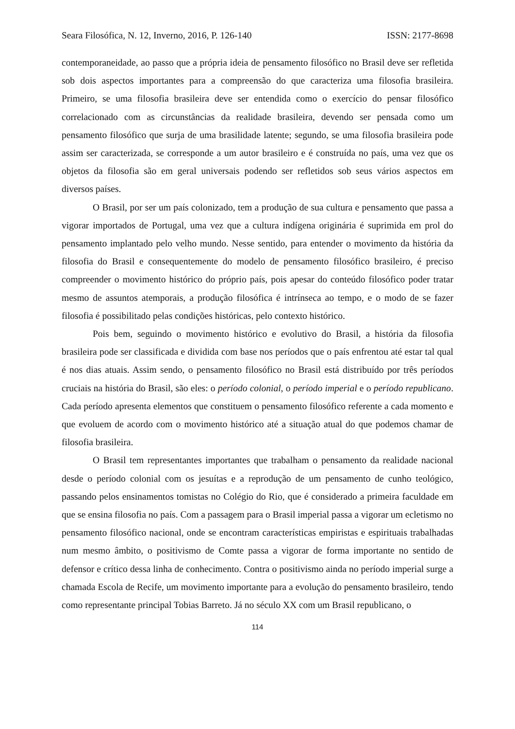Seara Filosófica, N. 12, Inverno, 2016, P. 126-140 ISSN: 2177-8698
contemporaneidade, ao passo que a própria ideia de pensamento filosófico no Brasil deve ser refletida sob dois aspectos importantes para a compreensão do que caracteriza uma filosofia brasileira. Primeiro, se uma filosofia brasileira deve ser entendida como o exercício do pensar filosófico correlacionado com as circunstâncias da realidade brasileira, devendo ser pensada como um pensamento filosófico que surja de uma brasilidade latente; segundo, se uma filosofia brasileira pode assim ser caracterizada, se corresponde a um autor brasileiro e é construída no país, uma vez que os objetos da filosofia são em geral universais podendo ser refletidos sob seus vários aspectos em diversos países.
O Brasil, por ser um país colonizado, tem a produção de sua cultura e pensamento que passa a vigorar importados de Portugal, uma vez que a cultura indígena originária é suprimida em prol do pensamento implantado pelo velho mundo. Nesse sentido, para entender o movimento da história da filosofia do Brasil e consequentemente do modelo de pensamento filosófico brasileiro, é preciso compreender o movimento histórico do próprio país, pois apesar do conteúdo filosófico poder tratar mesmo de assuntos atemporais, a produção filosófica é intrínseca ao tempo, e o modo de se fazer filosofia é possibilitado pelas condições históricas, pelo contexto histórico.
Pois bem, seguindo o movimento histórico e evolutivo do Brasil, a história da filosofia brasileira pode ser classificada e dividida com base nos períodos que o país enfrentou até estar tal qual é nos dias atuais. Assim sendo, o pensamento filosófico no Brasil está distribuído por três períodos cruciais na história do Brasil, são eles: o período colonial, o período imperial e o período republicano. Cada período apresenta elementos que constituem o pensamento filosófico referente a cada momento e que evoluem de acordo com o movimento histórico até a situação atual do que podemos chamar de filosofia brasileira.
O Brasil tem representantes importantes que trabalham o pensamento da realidade nacional desde o período colonial com os jesuítas e a reprodução de um pensamento de cunho teológico, passando pelos ensinamentos tomistas no Colégio do Rio, que é considerado a primeira faculdade em que se ensina filosofia no país. Com a passagem para o Brasil imperial passa a vigorar um ecletismo no pensamento filosófico nacional, onde se encontram características empiristas e espirituais trabalhadas num mesmo âmbito, o positivismo de Comte passa a vigorar de forma importante no sentido de defensor e crítico dessa linha de conhecimento. Contra o positivismo ainda no período imperial surge a chamada Escola de Recife, um movimento importante para a evolução do pensamento brasileiro, tendo como representante principal Tobias Barreto. Já no século XX com um Brasil republicano, o
114